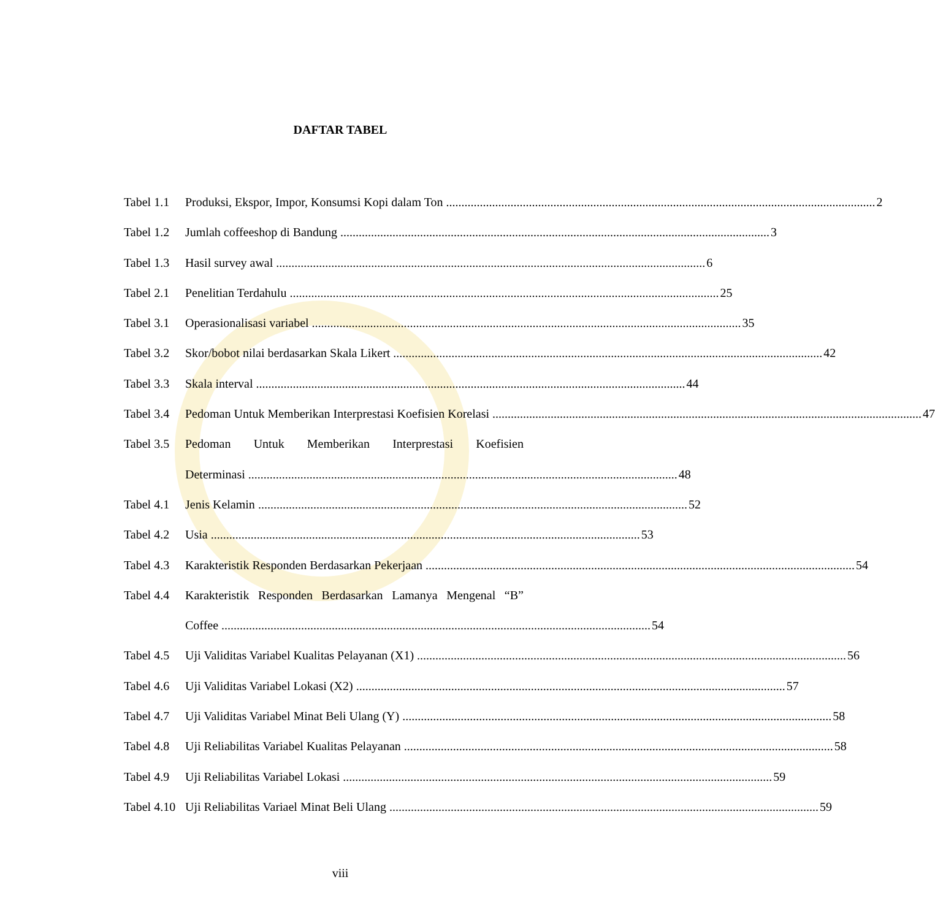DAFTAR TABEL
Tabel 1.1 Produksi, Ekspor, Impor, Konsumsi Kopi dalam Ton 2
Tabel 1.2 Jumlah coffeeshop di Bandung 3
Tabel 1.3 Hasil survey awal 6
Tabel 2.1 Penelitian Terdahulu 25
Tabel 3.1 Operasionalisasi variabel 35
Tabel 3.2 Skor/bobot nilai berdasarkan Skala Likert 42
Tabel 3.3 Skala interval 44
Tabel 3.4 Pedoman Untuk Memberikan Interprestasi Koefisien Korelasi 47
Tabel 3.5 Pedoman Untuk Memberikan Interprestasi Koefisien
Determinasi 48
Tabel 4.1 Jenis Kelamin 52
Tabel 4.2 Usia 53
Tabel 4.3 Karakteristik Responden Berdasarkan Pekerjaan 54
Tabel 4.4 Karakteristik Responden Berdasarkan Lamanya Mengenal “B”
Coffee 54
Tabel 4.5 Uji Validitas Variabel Kualitas Pelayanan (X1) 56
Tabel 4.6 Uji Validitas Variabel Lokasi (X2) 57
Tabel 4.7 Uji Validitas Variabel Minat Beli Ulang (Y) 58
Tabel 4.8 Uji Reliabilitas Variabel Kualitas Pelayanan 58
Tabel 4.9 Uji Reliabilitas Variabel Lokasi 59
Tabel 4.10 Uji Reliabilitas Variael Minat Beli Ulang 59
viii